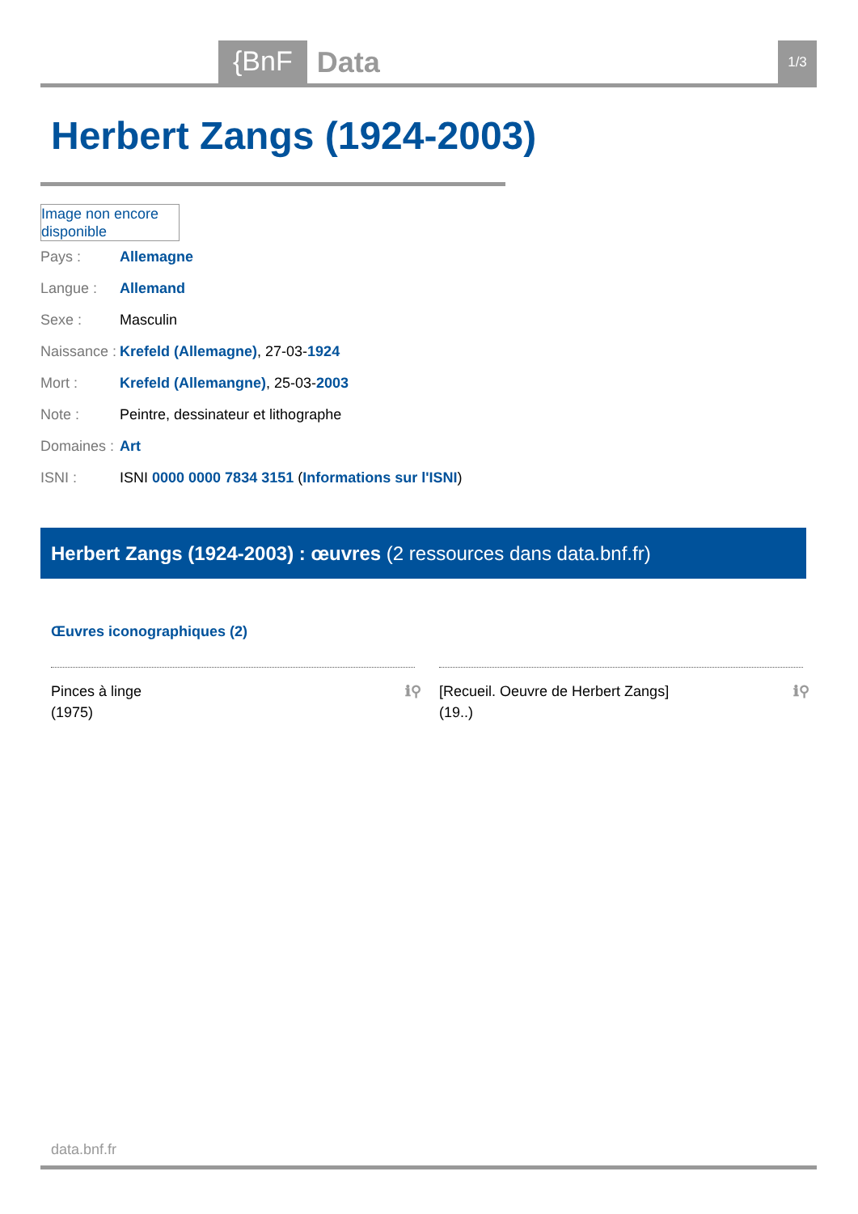{BnF
Data
1/3
Herbert Zangs (1924-2003)
Image non encore disponible
| Pays : | Allemagne |
| Langue : | Allemand |
| Sexe : | Masculin |
| Naissance : | Krefeld (Allemagne) , 27-03- 1924 |
| Mort : | Krefeld (Allemangne) , 25-03- 2003 |
| Note : | Peintre, dessinateur et lithographe |
| Domaines : | Art |
| ISNI : | ISNI 0000 0000 7834 3151 ( Informations sur l'ISNI ) |
Herbert Zangs (1924-2003) : œuvres (2 ressources dans data.bnf.fr)
Œuvres iconographiques (2)
Pinces à linge
(1975)
ℹ⚲
[Recueil. Oeuvre de Herbert Zangs]
(19..)
ℹ⚲
data.bnf.fr